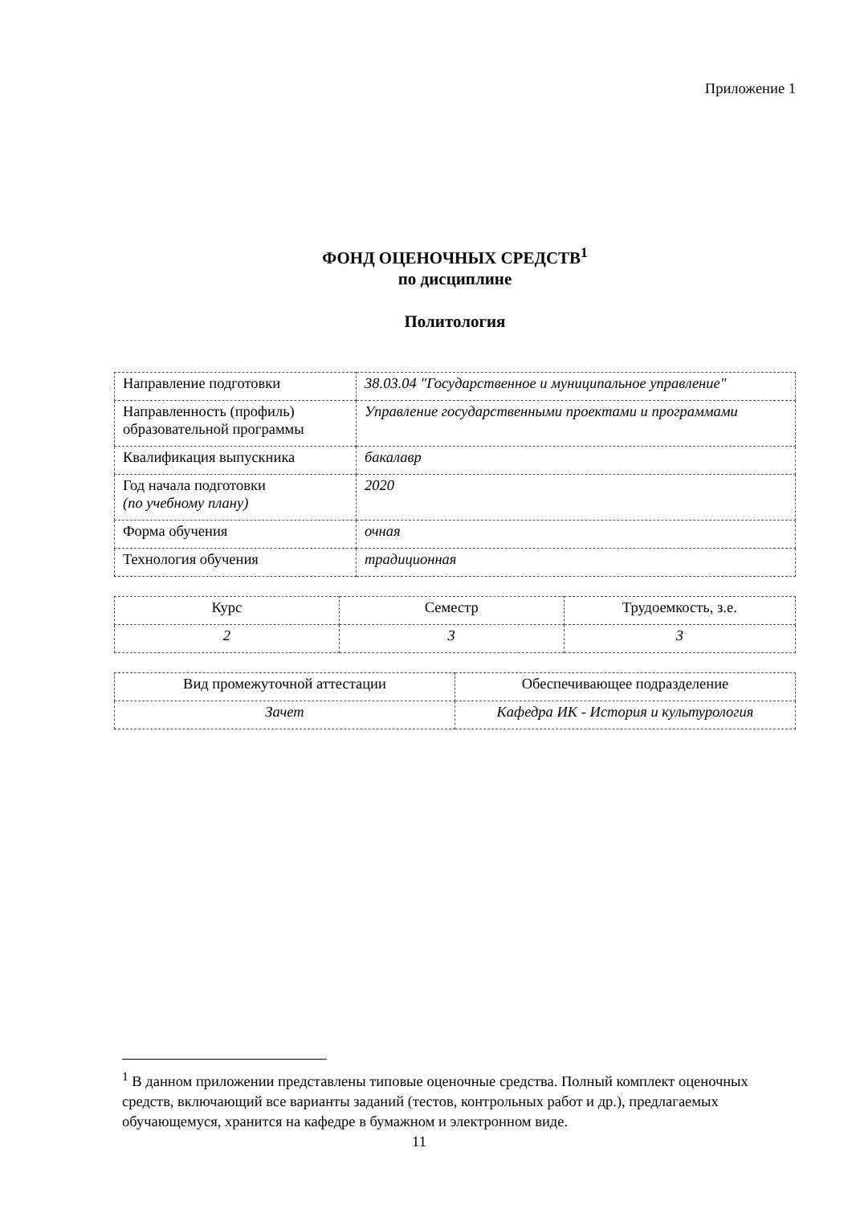Приложение 1
ФОНД ОЦЕНОЧНЫХ СРЕДСТВ<sup>1</sup>
по дисциплине
Политология
| Направление подготовки | 38.03.04 "Государственное и муниципальное управление" |
| Направленность (профиль) образовательной программы | Управление государственными проектами и программами |
| Квалификация выпускника | бакалавр |
| Год начала подготовки (по учебному плану) | 2020 |
| Форма обучения | очная |
| Технология обучения | традиционная |
| Курс | Семестр | Трудоемкость, з.е. |
| 2 | 3 | 3 |
| Вид промежуточной аттестации | Обеспечивающее подразделение |
| Зачет | Кафедра ИК - История и культурология |
<sup>1</sup> В данном приложении представлены типовые оценочные средства. Полный комплект оценочных средств, включающий все варианты заданий (тестов, контрольных работ и др.), предлагаемых обучающемуся, хранится на кафедре в бумажном и электронном виде.
11